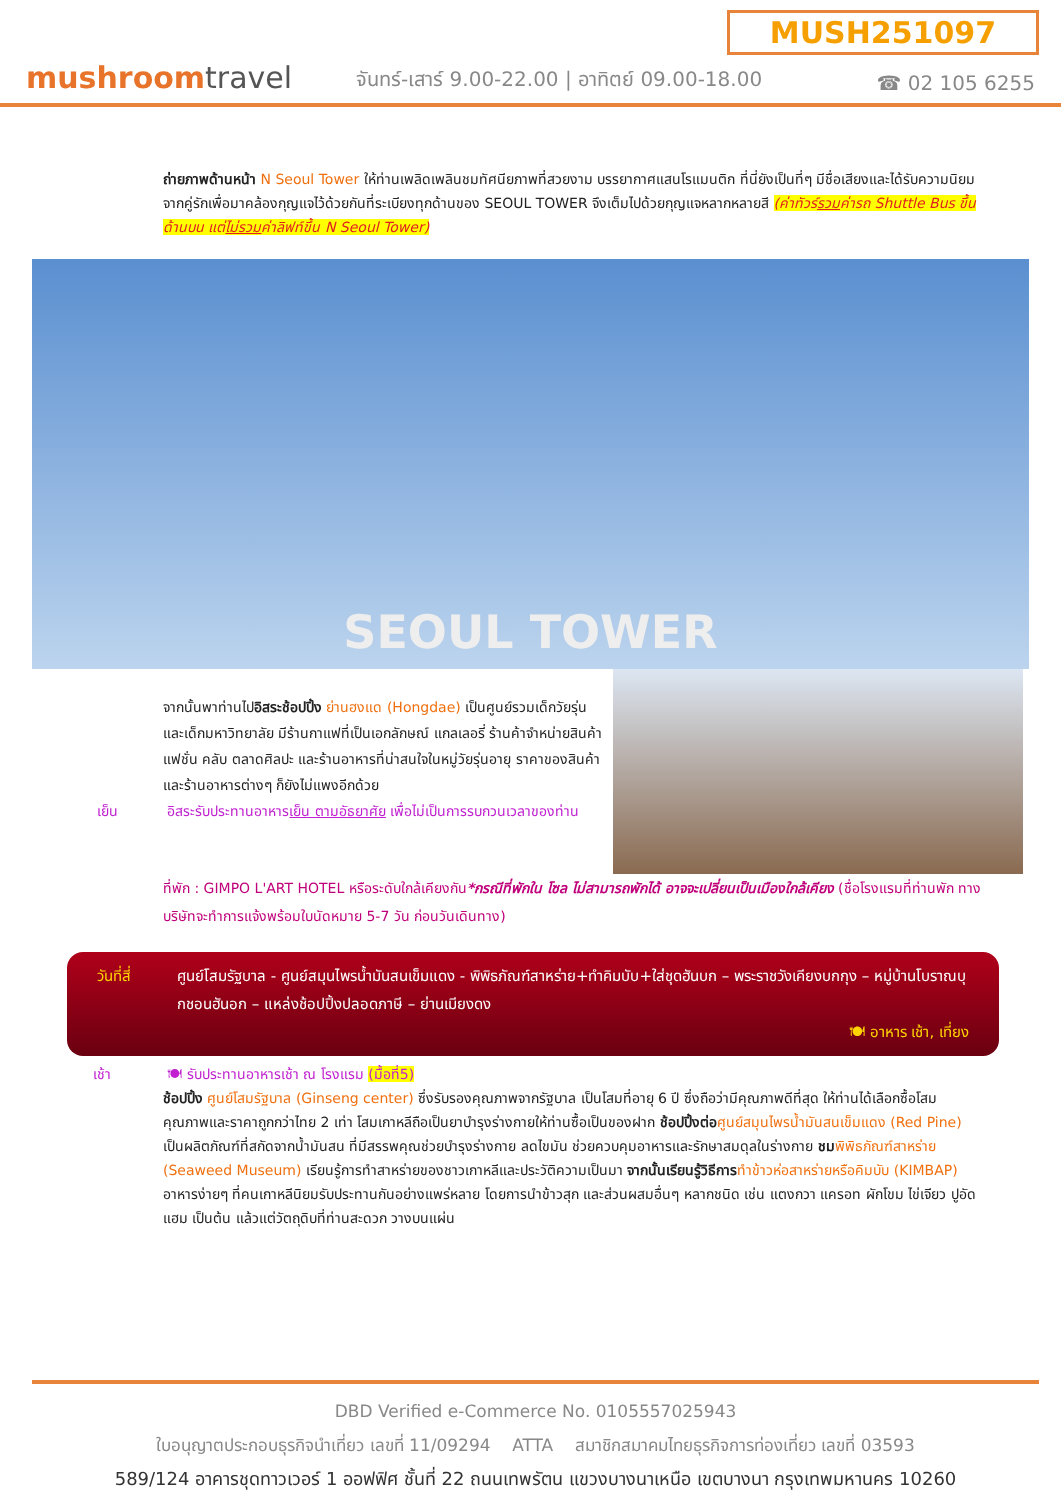MUSH251097
mushroomtravel
จันทร์-เสาร์ 9.00-22.00 | อาทิตย์ 09.00-18.00
☎ 02 105 6255
ถ่ายภาพด้านหน้า N Seoul Tower ให้ท่านเพลิดเพลินชมทัศนียภาพที่สวยงาม บรรยากาศแสนโรแมนติก ที่นี่ยังเป็นที่ๆ มีชื่อเสียงและได้รับความนิยมจากคู่รักเพื่อมาคล้องกุญแจไว้ด้วยกันที่ระเบียงทุกด้านของ SEOUL TOWER จึงเต็มไปด้วยกุญแจหลากหลายสี (ค่าทัวร์รวมค่ารถ Shuttle Bus ขึ้นด้านบน แต่ไม่รวมค่าลิฟท์ขึ้น N Seoul Tower)
SEOUL TOWER
จากนั้นพาท่านไปอิสระช้อปปิ้ง ย่านฮงแด (Hongdae) เป็นศูนย์รวมเด็กวัยรุ่นและเด็กมหาวิทยาลัย มีร้านกาแฟที่เป็นเอกลักษณ์ แกลเลอรี่ ร้านค้าจำหน่ายสินค้าแฟชั่น คลับ ตลาดศิลปะ และร้านอาหารที่น่าสนใจในหมู่วัยรุ่นอายุ ราคาของสินค้าและร้านอาหารต่างๆ ก็ยังไม่แพงอีกด้วย
เย็น อิสระรับประทานอาหารเย็น ตามอัธยาศัย เพื่อไม่เป็นการรบกวนเวลาของท่าน
ที่พัก : GIMPO L'ART HOTEL หรือระดับใกล้เคียงกัน*กรณีที่พักใน โซล ไม่สามารถพักได้ อาจจะเปลี่ยนเป็นเมืองใกล้เคียง (ชื่อโรงแรมที่ท่านพัก ทางบริษัทจะทำการแจ้งพร้อมใบนัดหมาย 5-7 วัน ก่อนวันเดินทาง)
วันที่สี่
ศูนย์โสมรัฐบาล - ศูนย์สมุนไพรน้ำมันสนเข็มแดง - พิพิธภัณฑ์สาหร่าย+ทำคิมบับ+ใส่ชุดฮันบก – พระราชวังเคียงบกกุง – หมู่บ้านโบราณบุกชอนฮันอก – แหล่งช้อปปิ้งปลอดภาษี – ย่านเมียงดง
🍽 อาหาร เช้า, เที่ยง
เช้า 🍽 รับประทานอาหารเช้า ณ โรงแรม (มื้อที่5)
ช้อปปิ้ง ศูนย์โสมรัฐบาล (Ginseng center) ซึ่งรับรองคุณภาพจากรัฐบาล เป็นโสมที่อายุ 6 ปี ซึ่งถือว่ามีคุณภาพดีที่สุด ให้ท่านได้เลือกซื้อโสมคุณภาพและราคาถูกกว่าไทย 2 เท่า โสมเกาหลีถือเป็นยาบำรุงร่างกายให้ท่านซื้อเป็นของฝาก ช้อปปิ้งต่อ ศูนย์สมุนไพรน้ำมันสนเข็มแดง (Red Pine) เป็นผลิตภัณฑ์ที่สกัดจากน้ำมันสน ที่มีสรรพคุณช่วยบำรุงร่างกาย ลดไขมัน ช่วยควบคุมอาหารและรักษาสมดุลในร่างกาย ชม พิพิธภัณฑ์สาหร่าย (Seaweed Museum) เรียนรู้การทำสาหร่ายของชาวเกาหลีและประวัติความเป็นมา จากนั้นเรียนรู้วิธีการ ทำข้าวห่อสาหร่ายหรือคิมบับ (KIMBAP) อาหารง่ายๆ ที่คนเกาหลีนิยมรับประทานกันอย่างแพร่หลาย โดยการนำข้าวสุก และส่วนผสมอื่นๆ หลากชนิด เช่น แตงกวา แครอท ผักโขม ไข่เจียว ปูอัด แฮม เป็นต้น แล้วแต่วัตถุดิบที่ท่านสะดวก วางบนแผ่น
DBD Verified e-Commerce No. 0105557025943
ใบอนุญาตประกอบธุรกิจนำเที่ยว เลขที่ 11/09294 ATTA สมาชิกสมาคมไทยธุรกิจการท่องเที่ยว เลขที่ 03593
589/124 อาคารชุดทาวเวอร์ 1 ออฟฟิศ ชั้นที่ 22 ถนนเทพรัตน แขวงบางนาเหนือ เขตบางนา กรุงเทพมหานคร 10260